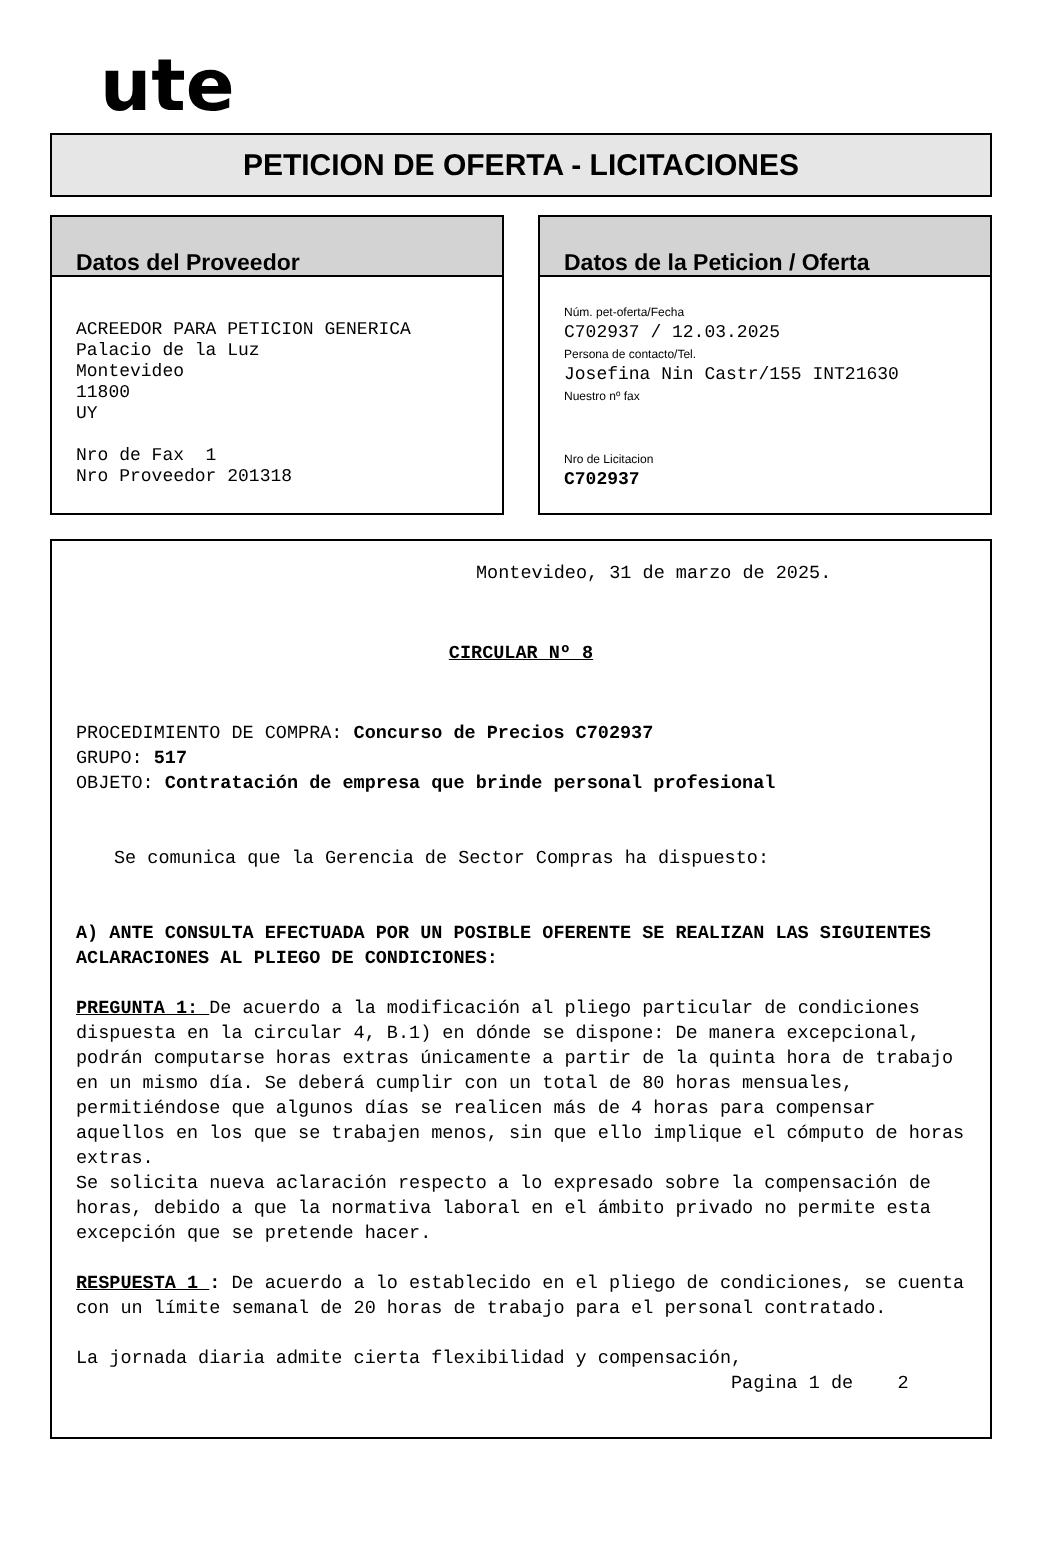ute
PETICION DE OFERTA - LICITACIONES
Datos del Proveedor
ACREEDOR PARA PETICION GENERICA Palacio de la Luz Montevideo 11800 UY Nro de Fax 1 Nro Proveedor 201318
Datos de la Peticion / Oferta
Núm. pet-oferta/Fecha C702937 / 12.03.2025 Persona de contacto/Tel. Josefina Nin Castr/155 INT21630 Nuestro nº fax Nro de Licitacion C702937
Montevideo, 31 de marzo de 2025.
CIRCULAR Nº 8
PROCEDIMIENTO DE COMPRA: Concurso de Precios C702937
GRUPO: 517
OBJETO: Contratación de empresa que brinde personal profesional
Se comunica que la Gerencia de Sector Compras ha dispuesto:
A) ANTE CONSULTA EFECTUADA POR UN POSIBLE OFERENTE SE REALIZAN LAS SIGUIENTES ACLARACIONES AL PLIEGO DE CONDICIONES:
PREGUNTA 1: De acuerdo a la modificación al pliego particular de condiciones dispuesta en la circular 4, B.1) en dónde se dispone: De manera excepcional, podrán computarse horas extras únicamente a partir de la quinta hora de trabajo en un mismo día. Se deberá cumplir con un total de 80 horas mensuales, permitiéndose que algunos días se realicen más de 4 horas para compensar aquellos en los que se trabajen menos, sin que ello implique el cómputo de horas extras.
Se solicita nueva aclaración respecto a lo expresado sobre la compensación de horas, debido a que la normativa laboral en el ámbito privado no permite esta excepción que se pretende hacer.
RESPUESTA 1 : De acuerdo a lo establecido en el pliego de condiciones, se cuenta con un límite semanal de 20 horas de trabajo para el personal contratado.
La jornada diaria admite cierta flexibilidad y compensación,
Pagina 1 de 2